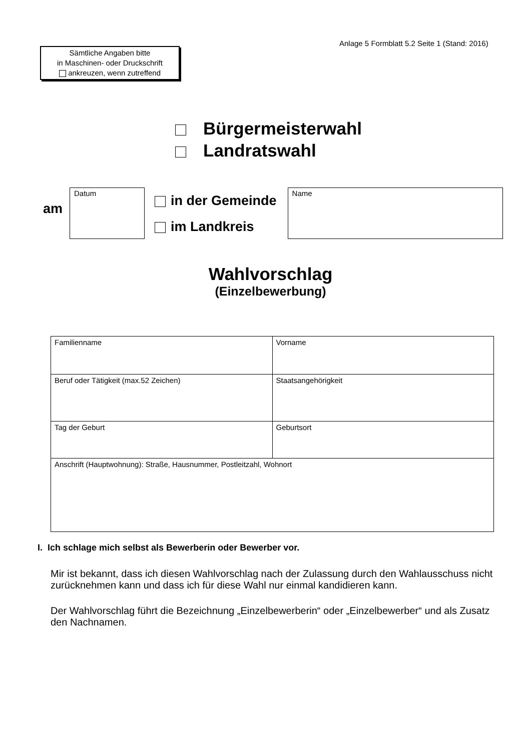Anlage 5 Formblatt 5.2 Seite 1 (Stand: 2016)
Sämtliche Angaben bitte
in Maschinen- oder Druckschrift
ankreuzen, wenn zutreffend
Bürgermeisterwahl
Landratswahl
am
Datum
in der Gemeinde
im Landkreis
Name
Wahlvorschlag
(Einzelbewerbung)
| Familienname | Vorname |
| Beruf oder Tätigkeit (max.52 Zeichen) | Staatsangehörigkeit |
| Tag der Geburt | Geburtsort |
| Anschrift (Hauptwohnung): Straße, Hausnummer, Postleitzahl, Wohnort | |
I. Ich schlage mich selbst als Bewerberin oder Bewerber vor.
Mir ist bekannt, dass ich diesen Wahlvorschlag nach der Zulassung durch den Wahlausschuss nicht zurücknehmen kann und dass ich für diese Wahl nur einmal kandidieren kann.
Der Wahlvorschlag führt die Bezeichnung „Einzelbewerberin“ oder „Einzelbewerber“ und als Zusatz den Nachnamen.